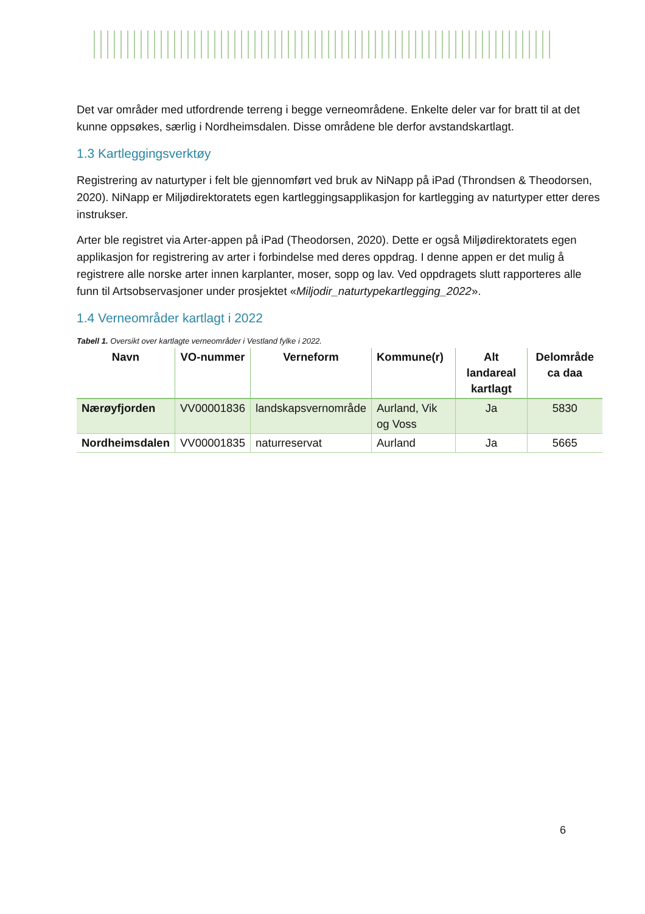Det var områder med utfordrende terreng i begge verneområdene. Enkelte deler var for bratt til at det kunne oppsøkes, særlig i Nordheimsdalen. Disse områdene ble derfor avstandskartlagt.
1.3 Kartleggingsverktøy
Registrering av naturtyper i felt ble gjennomført ved bruk av NiNapp på iPad (Throndsen & Theodorsen, 2020). NiNapp er Miljødirektoratets egen kartleggingsapplikasjon for kartlegging av naturtyper etter deres instrukser.
Arter ble registret via Arter-appen på iPad (Theodorsen, 2020). Dette er også Miljødirektoratets egen applikasjon for registrering av arter i forbindelse med deres oppdrag. I denne appen er det mulig å registrere alle norske arter innen karplanter, moser, sopp og lav. Ved oppdragets slutt rapporteres alle funn til Artsobservasjoner under prosjektet «Miljodir_naturtypekartlegging_2022».
1.4 Verneområder kartlagt i 2022
Tabell 1. Oversikt over kartlagte verneområder i Vestland fylke i 2022.
| Navn | VO-nummer | Verneform | Kommune(r) | Alt landareal kartlagt | Delområde ca daa |
| --- | --- | --- | --- | --- | --- |
| Nærøyfjorden | VV00001836 | landskapsvernområde | Aurland, Vik og Voss | Ja | 5830 |
| Nordheimsdalen | VV00001835 | naturreservat | Aurland | Ja | 5665 |
6